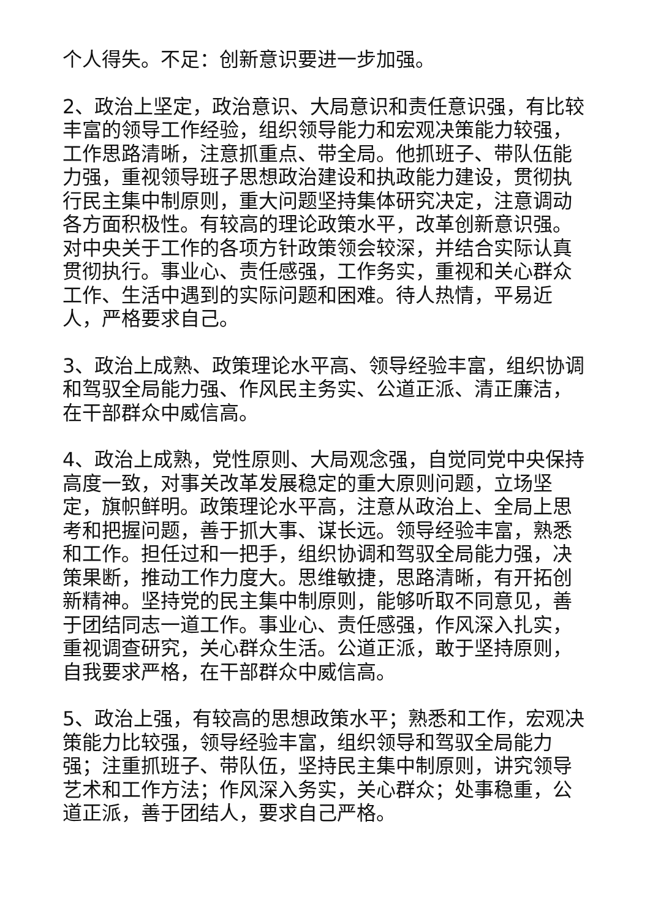个人得失。不足：创新意识要进一步加强。
2、政治上坚定，政治意识、大局意识和责任意识强，有比较丰富的领导工作经验，组织领导能力和宏观决策能力较强，工作思路清晰，注意抓重点、带全局。他抓班子、带队伍能力强，重视领导班子思想政治建设和执政能力建设，贯彻执行民主集中制原则，重大问题坚持集体研究决定，注意调动各方面积极性。有较高的理论政策水平，改革创新意识强。对中央关于工作的各项方针政策领会较深，并结合实际认真贯彻执行。事业心、责任感强，工作务实，重视和关心群众工作、生活中遇到的实际问题和困难。待人热情，平易近人，严格要求自己。
3、政治上成熟、政策理论水平高、领导经验丰富，组织协调和驾驭全局能力强、作风民主务实、公道正派、清正廉洁，在干部群众中威信高。
4、政治上成熟，党性原则、大局观念强，自觉同党中央保持高度一致，对事关改革发展稳定的重大原则问题，立场坚定，旗帜鲜明。政策理论水平高，注意从政治上、全局上思考和把握问题，善于抓大事、谋长远。领导经验丰富，熟悉和工作。担任过和一把手，组织协调和驾驭全局能力强，决策果断，推动工作力度大。思维敏捷，思路清晰，有开拓创新精神。坚持党的民主集中制原则，能够听取不同意见，善于团结同志一道工作。事业心、责任感强，作风深入扎实，重视调查研究，关心群众生活。公道正派，敢于坚持原则，自我要求严格，在干部群众中威信高。
5、政治上强，有较高的思想政策水平；熟悉和工作，宏观决策能力比较强，领导经验丰富，组织领导和驾驭全局能力强；注重抓班子、带队伍，坚持民主集中制原则，讲究领导艺术和工作方法；作风深入务实，关心群众；处事稳重，公道正派，善于团结人，要求自己严格。